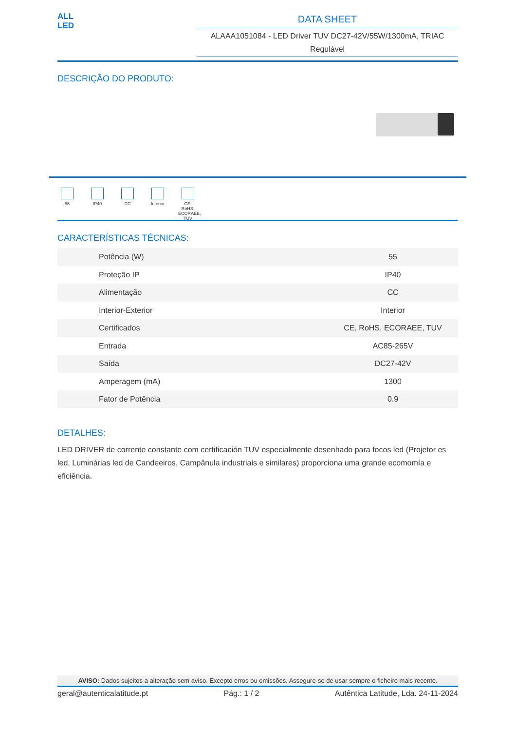ALL
LED
DATA SHEET
ALAAA1051084 - LED Driver TUV DC27-42V/55W/1300mA, TRIAC Regulável
DESCRIÇÃO DO PRODUTO:
55 IP40 CC Interior
CE, RoHS, ECORAEE, TUV
CARACTERÍSTICAS TÉCNICAS:
| Potência (W) | 55 |
| Proteção IP | IP40 |
| Alimentação | CC |
| Interior-Exterior | Interior |
| Certificados | CE, RoHS, ECORAEE, TUV |
| Entrada | AC85-265V |
| Saída | DC27-42V |
| Amperagem (mA) | 1300 |
| Fator de Potência | 0.9 |
DETALHES:
LED DRIVER de corrente constante com certificación TUV especialmente desenhado para focos led (Projetor es led, Luminárias led de Candeeiros, Campânula industriais e similares) proporciona uma grande ecomomía e eficiência.
AVISO: Dados sujeitos a alteração sem aviso. Excepto erros ou omissões. Assegure-se de usar sempre o ficheiro mais recente.
geral@autenticalatitude.pt Pág.: 1 / 2 Autêntica Latitude, Lda. 24-11-2024